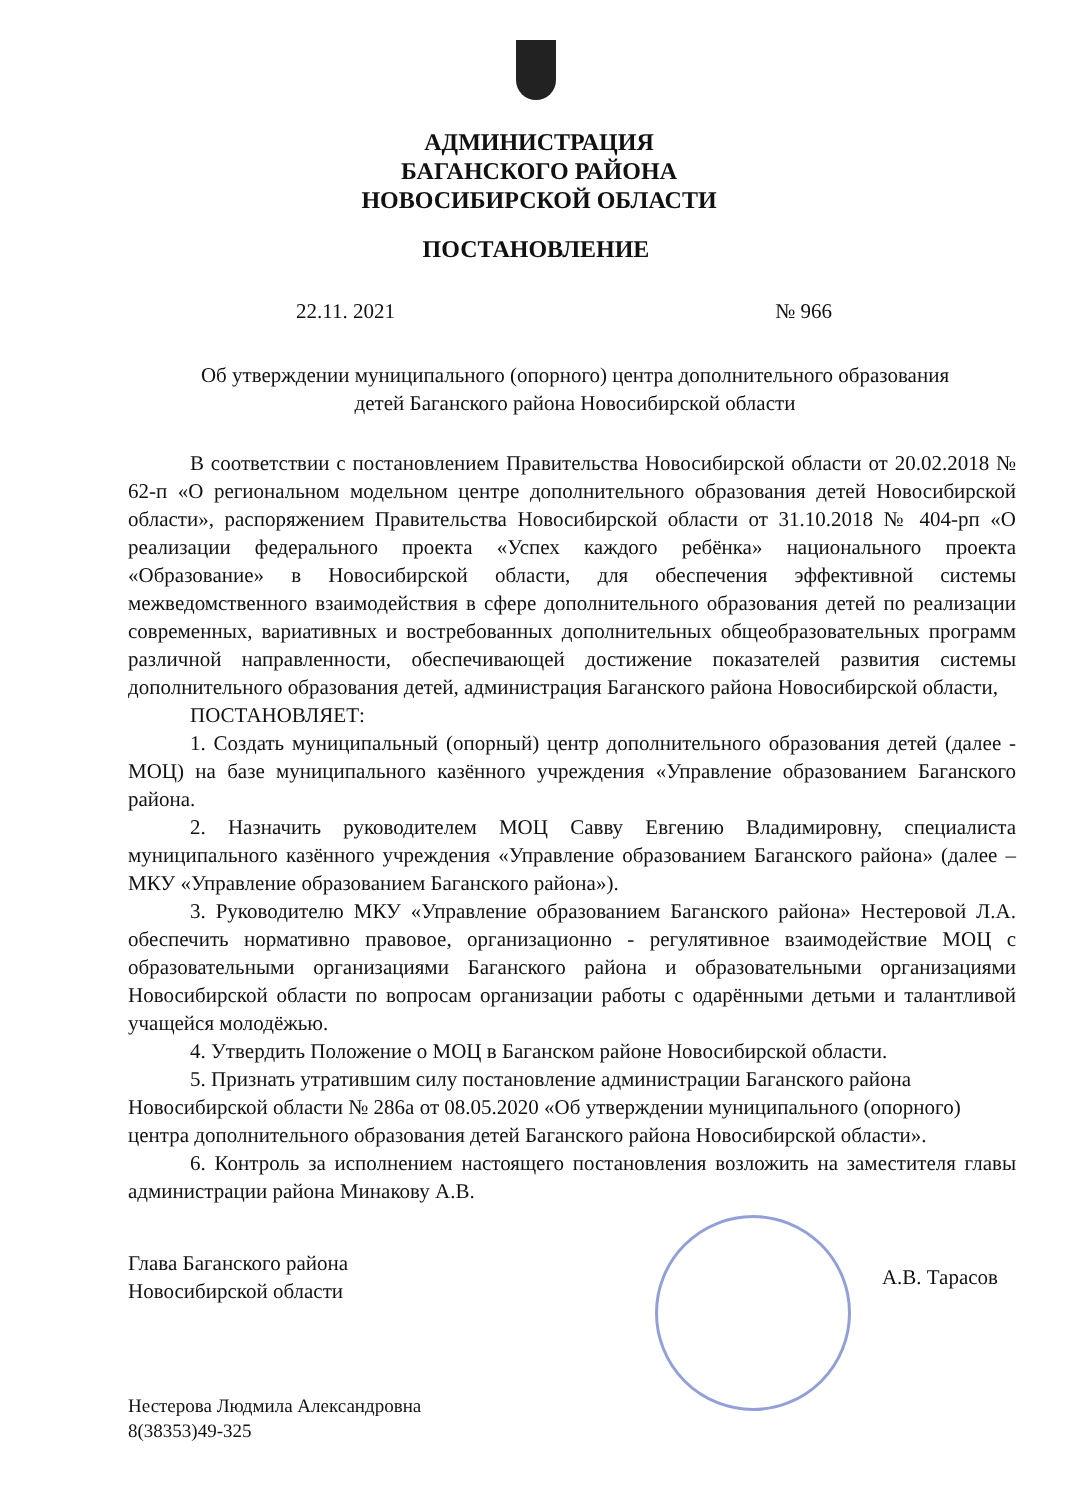АДМИНИСТРАЦИЯ
БАГАНСКОГО РАЙОНА
НОВОСИБИРСКОЙ ОБЛАСТИ
ПОСТАНОВЛЕНИЕ
22.11. 2021 № 966
Об утверждении муниципального (опорного) центра дополнительного образования детей Баганского района Новосибирской области
В соответствии с постановлением Правительства Новосибирской области от 20.02.2018 № 62-п «О региональном модельном центре дополнительного образования детей Новосибирской области», распоряжением Правительства Новосибирской области от 31.10.2018 № 404-рп «О реализации федерального проекта «Успех каждого ребёнка» национального проекта «Образование» в Новосибирской области, для обеспечения эффективной системы межведомственного взаимодействия в сфере дополнительного образования детей по реализации современных, вариативных и востребованных дополнительных общеобразовательных программ различной направленности, обеспечивающей достижение показателей развития системы дополнительного образования детей, администрация Баганского района Новосибирской области,
ПОСТАНОВЛЯЕТ:
1. Создать муниципальный (опорный) центр дополнительного образования детей (далее - МОЦ) на базе муниципального казённого учреждения «Управление образованием Баганского района.
2. Назначить руководителем МОЦ Савву Евгению Владимировну, специалиста муниципального казённого учреждения «Управление образованием Баганского района» (далее – МКУ «Управление образованием Баганского района»).
3. Руководителю МКУ «Управление образованием Баганского района» Нестеровой Л.А. обеспечить нормативно правовое, организационно - регулятивное взаимодействие МОЦ с образовательными организациями Баганского района и образовательными организациями Новосибирской области по вопросам организации работы с одарёнными детьми и талантливой учащейся молодёжью.
4. Утвердить Положение о МОЦ в Баганском районе Новосибирской области.
5. Признать утратившим силу постановление администрации Баганского района Новосибирской области № 286а от 08.05.2020 «Об утверждении муниципального (опорного) центра дополнительного образования детей Баганского района Новосибирской области».
6. Контроль за исполнением настоящего постановления возложить на заместителя главы администрации района Минакову А.В.
Глава Баганского района
Новосибирской области А.В. Тарасов
Нестерова Людмила Александровна
8(38353)49-325